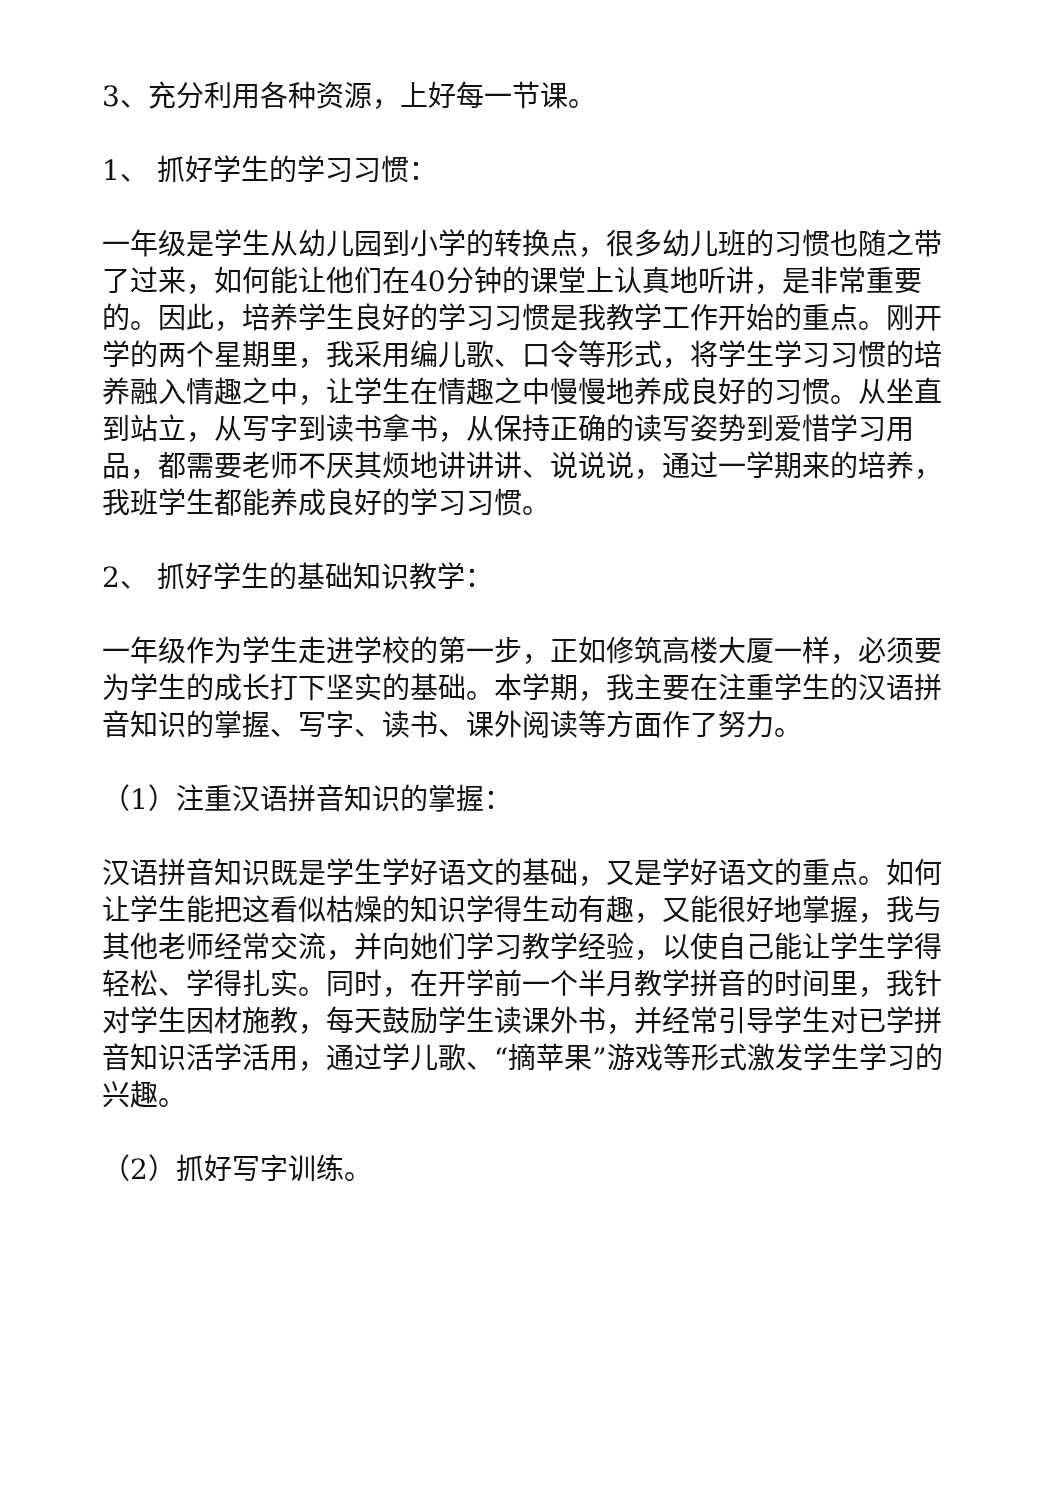3、充分利用各种资源，上好每一节课。
1、 抓好学生的学习习惯：
一年级是学生从幼儿园到小学的转换点，很多幼儿班的习惯也随之带了过来，如何能让他们在40分钟的课堂上认真地听讲，是非常重要的。因此，培养学生良好的学习习惯是我教学工作开始的重点。刚开学的两个星期里，我采用编儿歌、口令等形式，将学生学习习惯的培养融入情趣之中，让学生在情趣之中慢慢地养成良好的习惯。从坐直到站立，从写字到读书拿书，从保持正确的读写姿势到爱惜学习用品，都需要老师不厌其烦地讲讲讲、说说说，通过一学期来的培养，我班学生都能养成良好的学习习惯。
2、 抓好学生的基础知识教学：
一年级作为学生走进学校的第一步，正如修筑高楼大厦一样，必须要为学生的成长打下坚实的基础。本学期，我主要在注重学生的汉语拼音知识的掌握、写字、读书、课外阅读等方面作了努力。
（1）注重汉语拼音知识的掌握：
汉语拼音知识既是学生学好语文的基础，又是学好语文的重点。如何让学生能把这看似枯燥的知识学得生动有趣，又能很好地掌握，我与其他老师经常交流，并向她们学习教学经验，以使自己能让学生学得轻松、学得扎实。同时，在开学前一个半月教学拼音的时间里，我针对学生因材施教，每天鼓励学生读课外书，并经常引导学生对已学拼音知识活学活用，通过学儿歌、“摘苹果”游戏等形式激发学生学习的兴趣。
（2）抓好写字训练。